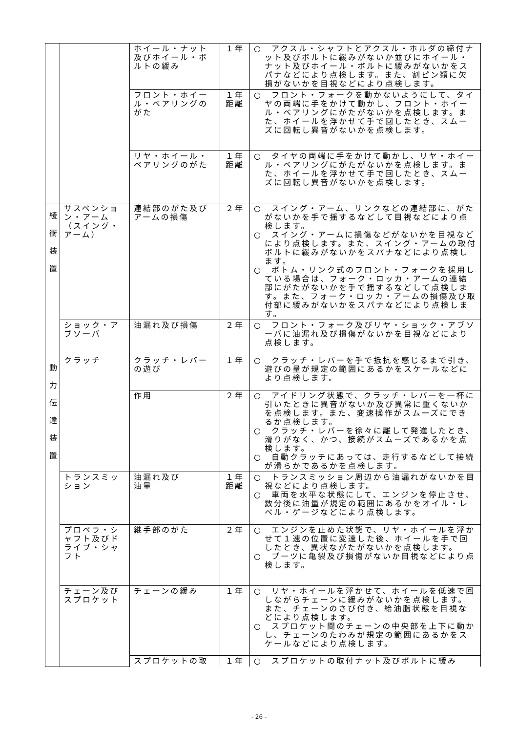| | | ホイール・ナット及びホイール・ボルトの緩み | １年 | ○ アクスル・シャフトとアクスル・ホルダの締付ナット及びボルトに緩みがないか並びにホイール・ナット及びホイール・ボルトに緩みがないかをスパナなどにより点検します。また、割ピン類に欠損がないかを目視などにより点検します。 |
| | | フロント・ホイール・ベアリングのがた | １年 距離 | ○ フロント・フォークを動かないようにして、タイヤの両端に手をかけて動かし、フロント・ホイール・ベアリングにがたがないかを点検します。また、ホイールを浮かせて手で回したとき、スムーズに回転し異音がないかを点検します。 |
| | | リヤ・ホイール・ベアリングのがた | １年 距離 | ○ タイヤの両端に手をかけて動かし、リヤ・ホイール・ベアリングにがたがないかを点検します。また、ホイールを浮かせて手で回したとき、スムーズに回転し異音がないかを点検します。 |
| 緩 衝 装 置 | サスペンション・アーム（スイング・アーム） | 連結部のがた及びアームの損傷 | ２年 | ○ スイング・アーム、リンクなどの連結部に、がたがないかを手で揺するなどして目視などにより点検します。 ○ スイング・アームに損傷などがないかを目視などにより点検します。また、スイング・アームの取付ボルトに緩みがないかをスパナなどにより点検します。 ○ ボトム・リンク式のフロント・フォークを採用している場合は、フォーク・ロッカ・アームの連結部にがたがないかを手で揺するなどして点検します。また、フォーク・ロッカ・アームの損傷及び取付部に緩みがないかをスパナなどにより点検します。 |
| | ショック・アブソーバ | 油漏れ及び損傷 | ２年 | ○ フロント・フォーク及びリヤ・ショック・アブソーバに油漏れ及び損傷がないかを目視などにより点検します。 |
| 動 力 伝 達 装 置 | クラッチ | クラッチ・レバーの遊び | １年 | ○ クラッチ・レバーを手で抵抗を感じるまで引き、遊びの量が規定の範囲にあるかをスケールなどにより点検します。 |
| | | 作用 | ２年 | ○ アイドリング状態で、クラッチ・レバーを一杯に引いたときに異音がないか及び異常に重くないかを点検します。また、変速操作がスムーズにできるか点検します。 ○ クラッチ・レバーを徐々に離して発進したとき、滑りがなく、かつ、接続がスムーズであるかを点検します。 ○ 自動クラッチにあっては、走行するなどして接続が滑らかであるかを点検します。 |
| | トランスミッション | 油漏れ及び 油量 | １年 距離 | ○ トランスミッション周辺から油漏れがないかを目視などにより点検します。 ○ 車両を水平な状態にして、エンジンを停止させ、数分後に油量が規定の範囲にあるかをオイル・レベル・ゲージなどにより点検します。 |
| | プロペラ・シャフト及びドライブ・シャフト | 継手部のがた | ２年 | ○ エンジンを止めた状態で、リヤ・ホイールを浮かせて１速の位置に変速した後、ホイールを手で回したとき、異状ながたがないかを点検します。 ○ ブーツに亀裂及び損傷がないか目視などにより点検します。 |
| | チェーン及びスプロケット | チェーンの緩み | １年 | ○ リヤ・ホイールを浮かせて、ホイールを低速で回しながらチェーンに緩みがないかを点検します。また、チェーンのさび付き、給油脂状態を目視などにより点検します。 ○ スプロケット間のチェーンの中央部を上下に動かし、チェーンのたわみが規定の範囲にあるかをスケールなどにより点検します。 |
| | | スプロケットの取 | １年 | ○ スプロケットの取付ナット及びボルトに緩み |
- 26 -